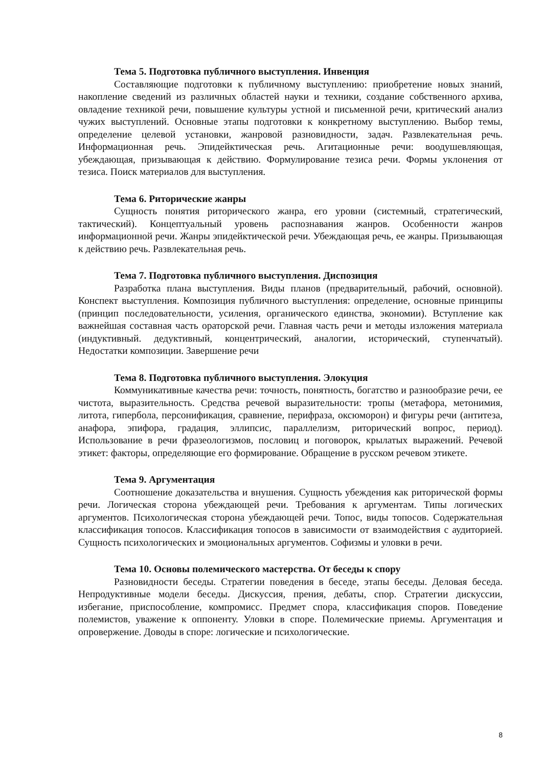Тема 5. Подготовка публичного выступления. Инвенция
Составляющие подготовки к публичному выступлению: приобретение новых знаний, накопление сведений из различных областей науки и техники, создание собственного архива, овладение техникой речи, повышение культуры устной и письменной речи, критический анализ чужих выступлений. Основные этапы подготовки к конкретному выступлению. Выбор темы, определение целевой установки, жанровой разновидности, задач. Развлекательная речь. Информационная речь. Эпидейктическая речь. Агитационные речи: воодушевляющая, убеждающая, призывающая к действию. Формулирование тезиса речи. Формы уклонения от тезиса. Поиск материалов для выступления.
Тема 6. Риторические жанры
Сущность понятия риторического жанра, его уровни (системный, стратегический, тактический). Концептуальный уровень распознавания жанров. Особенности жанров информационной речи. Жанры эпидейктической речи. Убеждающая речь, ее жанры. Призывающая к действию речь. Развлекательная речь.
Тема 7. Подготовка публичного выступления. Диспозиция
Разработка плана выступления. Виды планов (предварительный, рабочий, основной). Конспект выступления. Композиция публичного выступления: определение, основные принципы (принцип последовательности, усиления, органического единства, экономии). Вступление как важнейшая составная часть ораторской речи. Главная часть речи и методы изложения материала (индуктивный. дедуктивный, концентрический, аналогии, исторический, ступенчатый). Недостатки композиции. Завершение речи
Тема 8. Подготовка публичного выступления. Элокуция
Коммуникативные качества речи: точность, понятность, богатство и разнообразие речи, ее чистота, выразительность. Средства речевой выразительности: тропы (метафора, метонимия, литота, гипербола, персонификация, сравнение, перифраза, оксюморон) и фигуры речи (антитеза, анафора, эпифора, градация, эллипсис, параллелизм, риторический вопрос, период). Использование в речи фразеологизмов, пословиц и поговорок, крылатых выражений. Речевой этикет: факторы, определяющие его формирование. Обращение в русском речевом этикете.
Тема 9. Аргументация
Соотношение доказательства и внушения. Сущность убеждения как риторической формы речи. Логическая сторона убеждающей речи. Требования к аргументам. Типы логических аргументов. Психологическая сторона убеждающей речи. Топос, виды топосов. Содержательная классификация топосов. Классификация топосов в зависимости от взаимодействия с аудиторией. Сущность психологических и эмоциональных аргументов. Софизмы и уловки в речи.
Тема 10. Основы полемического мастерства. От беседы к спору
Разновидности беседы. Стратегии поведения в беседе, этапы беседы. Деловая беседа. Непродуктивные модели беседы. Дискуссия, прения, дебаты, спор. Стратегии дискуссии, избегание, приспособление, компромисс. Предмет спора, классификация споров. Поведение полемистов, уважение к оппоненту. Уловки в споре. Полемические приемы. Аргументация и опровержение. Доводы в споре: логические и психологические.
8